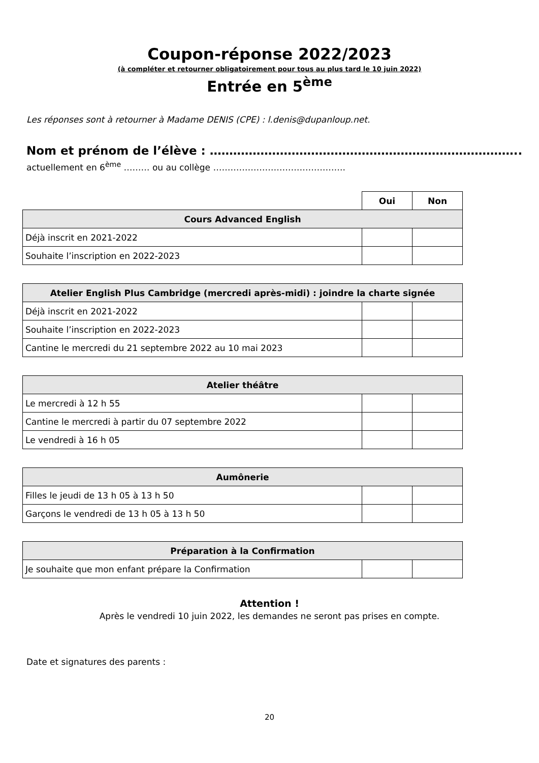Coupon-réponse 2022/2023
(à compléter et retourner obligatoirement pour tous au plus tard le 10 juin 2022)
Entrée en 5<sup>ème</sup>
Les réponses sont à retourner à Madame DENIS (CPE) : l.denis@dupanloup.net.
Nom et prénom de l’élève : ……………………………………………………………………..
actuellement en 6<sup>ème</sup> ……… ou au collège ……………………………………….
| | Oui | Non |
| Cours Advanced English | | |
| Déjà inscrit en 2021-2022 | | |
| Souhaite l’inscription en 2022-2023 | | |
| Atelier English Plus Cambridge (mercredi après-midi) : joindre la charte signée | | |
| --- | --- | --- |
| Déjà inscrit en 2021-2022 | | |
| Souhaite l’inscription en 2022-2023 | | |
| Cantine le mercredi du 21 septembre 2022 au 10 mai 2023 | | |
| Atelier théâtre | | |
| --- | --- | --- |
| Le mercredi à 12 h 55 | | |
| Cantine le mercredi à partir du 07 septembre 2022 | | |
| Le vendredi à 16 h 05 | | |
| Aumônerie | | |
| --- | --- | --- |
| Filles le jeudi de 13 h 05 à 13 h 50 | | |
| Garçons le vendredi de 13 h 05 à 13 h 50 | | |
| Préparation à la Confirmation | | |
| --- | --- | --- |
| Je souhaite que mon enfant prépare la Confirmation | | |
Attention !
Après le vendredi 10 juin 2022, les demandes ne seront pas prises en compte.
Date et signatures des parents :
20